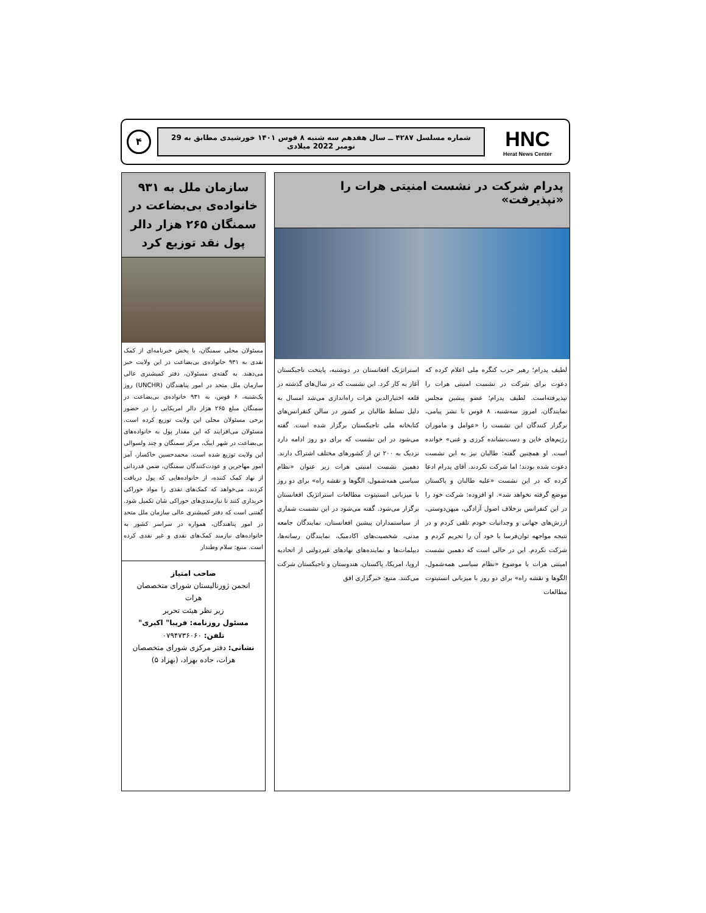HNC
Herat News Center
شماره مسلسل ۴۲۸۷ ــ سال هفدهم سه شنبه ۸ قوس ۱۴۰۱ خورشیدی مطابق به 29 نومبر 2022 میلادی
۴
پدرام شرکت در نشست امنیتی هرات را «نپذیرفت»
لطیف پدرام؛ رهبر حزب کنگره ملی اعلام کرده که دعوت برای شرکت در نشست امنیتی هرات را نپذیرفته‌است. لطیف پدرام؛ عضو پیشین مجلس نمایندگان، امروز سه‌شنبه، ۸ قوس با نشر پیامی، برگزار کنندگان این نشست را «عوامل و ماموران رژیم‌های خاین و دست‌نشانده کرزی و غنی» خوانده است. او همچنین گفته: طالبان نیز به این نشست دعوت شده بودند؛ اما شرکت نکردند. آقای پدرام ادعا کرده که در این نشست «علیه طالبان و پاکستان موضع گرفته نخواهد شد». او افزوده: شرکت خود را در این کنفرانس برخلاف اصول آزادگی، میهن‌دوستی، ارزش‌های جهانی و وجدانیات خودم تلقی کردم و در نتیجه مواجهه توان‌فرسا با خود آن را تحریم کردم و شرکت نکردم. این در حالی است که دهمین نشست امینتی هرات با موضوع «نظام سیاسی همه‌شمول، الگوها و نقشه راه» برای دو روز با میزبانی انستیتوت مطالعات
استراتژیک افغانستان در دوشنبه، پایتخت تاجیکستان آغاز به کار کرد. این نشست که در سال‌های گذشته در قلعه اختیارالدین هرات راه‌اندازی می‌شد امسال به دلیل تسلط طالبان بر کشور در سالن کنفرانس‌های کتابخانه ملی تاجیکستان برگزار شده است. گفته می‌شود در این نشست که برای دو روز ادامه دارد نزدیک به ۲۰۰ تن از کشورهای مختلف اشتراک دارند. دهمین نشست امنیتی هرات زیر عنوان «نظام سیاسی همه‌شمول، الگوها و نقشه راه» برای دو روز با میزبانی انستیتوت مطالعات استراتژیک افغانستان برگزار می‌شود. گفته می‌شود در این نشست شماری از سیاستمداران پیشین افغانستان، نمایندگان جامعه مدنی، شخصیت‌های اکادمیک، نمایندگان رسانه‌ها، دیپلمات‌ها و نماینده‌های نهادهای غیردولتی از اتحادیه اروپا، امریکا، پاکستان، هندوستان و تاجیکستان شرکت می‌کنند. منبع: خبرگزاری افق
سازمان ملل به ۹۳۱ خانواده‌ی بی‌بضاعت در سمنگان ۲۶۵ هزار دالر پول نقد توزیع کرد
مسئولان محلی سمنگان، با پخش خبرنامه‌ای از کمک نقدی به ۹۳۱ خانواده‌ی بی‌بضاعت در این ولایت خبر می‌دهند. به گفته‌ی مسئولان، دفتر کمیشنری عالی سازمان ملل متحد در امور پناهندگان (UNCHR) روز یک‌شنبه، ۶ قوس، به ۹۳۱ خانواده‌ی بی‌بضاعت در سمنگان مبلغ ۲۶۵ هزار دالر امریکایی را در حضور برخی مسئولان محلی این ولایت توزیع کرده است. مسئولان می‌افزایند که این مقدار پول به خانواده‌های بی‌بضاعت در شهر ایبک، مرکز سمنگان و چند ولسوالی این ولایت توزیع شده است. محمدحسین خاکسار، آمر امور مهاجرین و عودت‌کنندگان سمنگان، ضمن قدردانی از نهاد کمک کننده، از خانواده‌هایی که پول دریافت کردند، می‌خواهد که کمک‌های نقدی را مواد خوراکی خریداری کنند تا نیازمندی‌های خوراکی شان تکمیل شود. گفتنی است که دفتر کمیشنری عالی سازمان ملل متحد در امور پناهندگان، همواره در سراسر کشور به خانواده‌های نیازمند کمک‌های نقدی و غیر نقدی کرده است. منبع: سلام وطندار
صاحب امتیاز
انجمن ژورنالیستان شورای متخصصان هرات
زیر نظر هیئت تحریر
مسئول روزنامه: فریبا" اکبری"
تلفن: ۰۷۹۴۷۳۶۰۶۰
نشانی: دفتر مرکزی شورای متخصصان هرات، جاده بهزاد، (بهزاد ۵)